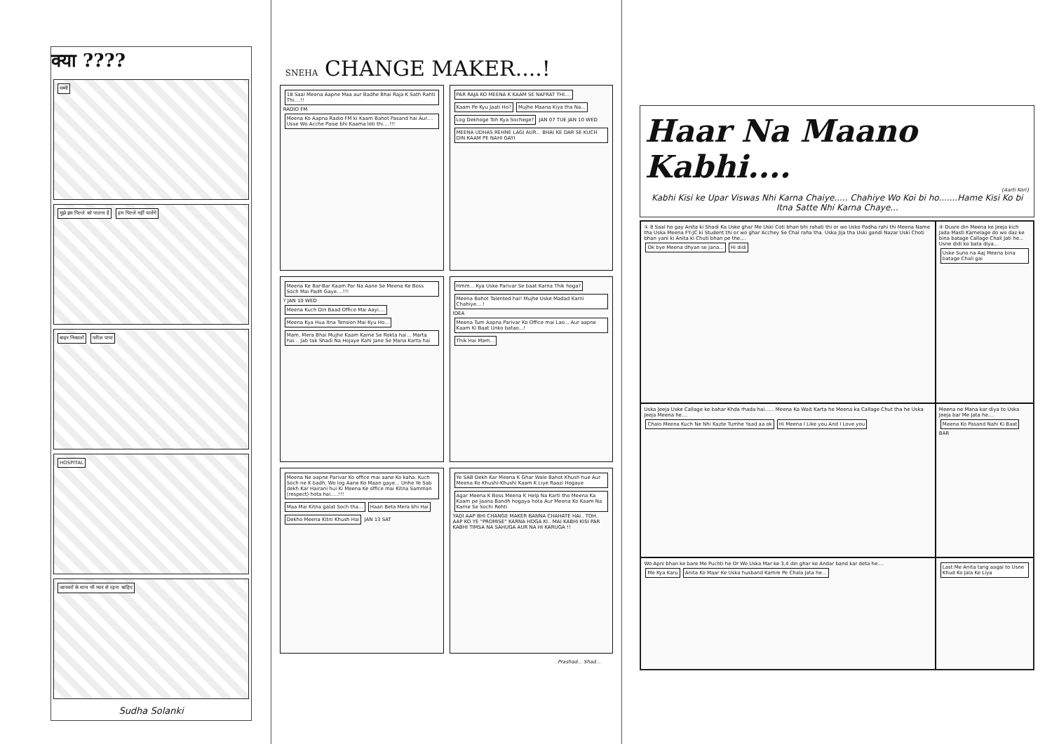क्या ????
मम्मी
मुझे इस पिल्ले को पालना है हम पिल्ले नहीं पालेंगे
बाहर निकालो प्लीज़ पापा
HOSPITAL
जानवरों के साथ भी प्यार से रहना चाहिए
Sudha Solanki
SNEHA CHANGE MAKER....!
18 Saal Meena Aapne Maa aur Badhe Bhai Raja K Sath Rahti Thi....!! RADIO FM
Meena Ko Aapna Radio FM ki Kaam Bahot Pasand hai Aur.... Usse Wo Acche Paise bhi Kaama leti thi....!!!
PAR RAJA KO MEENA K KAAM SE NAFRAT THI.... Kaam Pe Kyu Jaati Ho? Mujhe Maana Kiya tha Na... Log Dekhoge Toh Kya Sochege? JAN 07 TUE JAN 10 WED
MEENA UDHAS REHNE LAGI AUR... BHAI KE DAR SE KUCH DIN KAAM PE NAHI GAYI
Meena Ke Bar-Bar Kaam Par Na Aane Se Meena Ke Boss Soch Mai Padh Gaye....!!! ? JAN 10 WED
Meena Kuch Din Baad Office Mai Aayi.... Meena Kya Hua Itna Tension Mai Kyu Ho... Mam, Mera Bhai Mujhe Kaam Karne Se Rokta hai... Marta hai... Jab tak Shadi Na Hojaye Kahi Jane Se Mana Karta hai
Hmm... Kya Uske Parivar Se baat Karna Thik hoga? Meena Bahot Talented hai! Mujhe Uske Madad Karni Chahiye....! IDEA Meena Tum Aapna Parivar Ko Office mai Lao... Aur aapne Kaam Ki Baat Unko batao...! Thik Hai Mam...
Meena Ne aapne Parivar Ko office mai aane Ko kaha. Kuch Soch ne K badh, Wo log Aane Ko Maan gaye... Unhe Ye Sab dekh Kar Hairani hui Ki Meena Ke office mai Kitna Samman (respect) hota hai.....!!! Maa Mai Kitna galat Soch tha... Haan Beta Mera bhi Hai Dekho Meena Kitni Khush Hai JAN 13 SAT
Ye SAB Dekh Kar Meena K Ghar Wale Bahot Khush hue Aur Meena Ko Khushi-Khushi Kaam K Liye Raazi Hogaye Agar Meena K Boss Meena K Help Na Karti tho Meena Ka Kaam pe Jaana Bandh hogaya hota Aur Meena Ko Kaam Na Karne Se Sochi Rehti YADI AAP BHI CHANGE MAKER BANNA CHAHATE HAI.. TOH.. AAP KO YE "PROMISE" KARNA HOGA KI.. MAI KABHI KISI PAR KABHI TIMSA NA SAHUGA AUR NA HI KARUGA !!
Prashad... Shad...
Haar Na Maano Kabhi....
{Aarti Kori}
Kabhi Kisi ke Upar Viswas Nhi Karna Chaiye..... Chahiye Wo Koi bi ho.......Hame Kisi Ko bi Itna Satte Nhi Karna Chaye...
① 8 Saal ho gay Anita ki Shadi Ka Uske ghar Me Uski Coti bhan bhi rahati thi or wo Usko Padha rahi thi Meena Name tha Uska Meena FY-JC ki Student thi or wo ghar Acchey Se Chal raha tha. Uska Jija tha Uski gandi Nazar Uski Choti bhan yani ki Anita ki Chuti bhan pe the....
Ok bye Meena dhyan se Jana... Hi didi
② Dusre din Meena ke Jeeja kich Jada Masti Karnelage do wo daz ke bina batage Callage Chali Jati he... Usne didi ko bata diya...
Uske Suno na Aaj Meena bina batage Chali gai
Uska Jeeja Uske Callage ke bahar Khda rhada hai...... Meena Ka Wait Karta he Meena ka Callage Chut tha he Uska Jeeja Meena he....
Chalo Meena Kuch Ne Nhi Kazte Tumhe Yaad aa ok Hi Meena I Like you And I Love you
Meena ne Mana kar diya to Uska Jeeja bar Me Jata he....
Meena Ko Pasand Nahi Ki Baat BAR
Wo Apni bhan ke bare Me Puchti he Or Wo Uska Mar ke 3,4 din ghar ke Andar band kar deta he....
Me Kya Karu Anita Ko Maar Ke Uska husband Kamre Pe Chala Jata he...
Last Me Anita tang aagai to Usne Khud Ko Jala Ke Liya